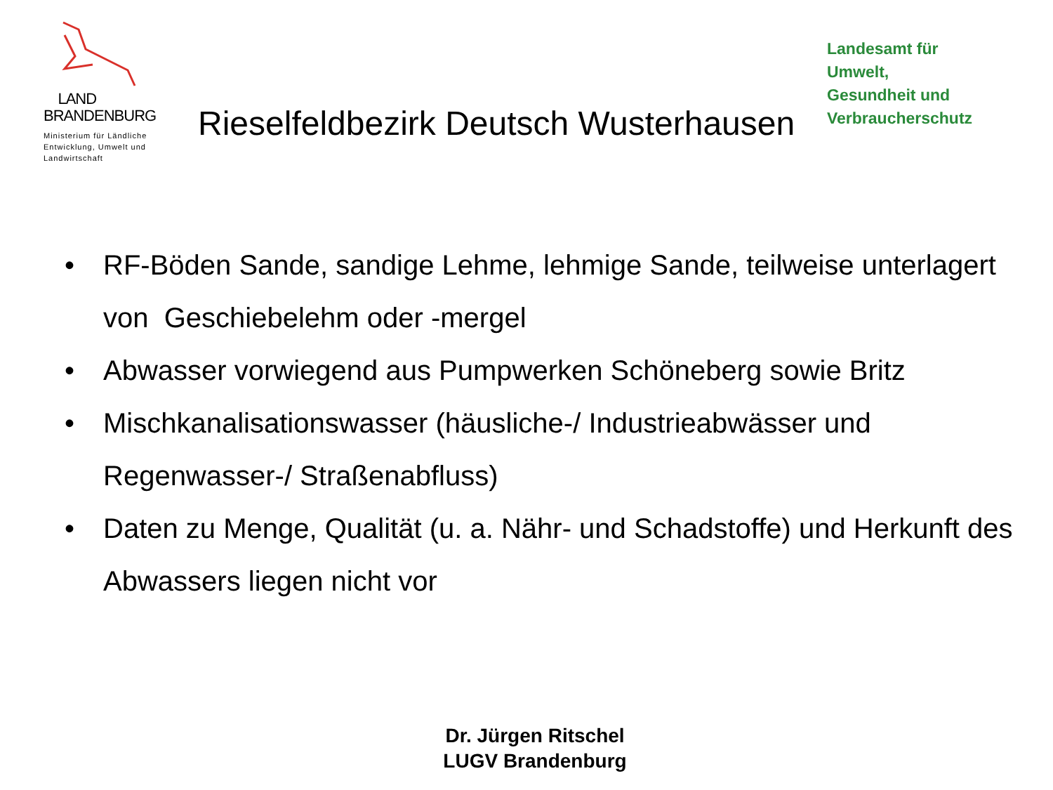LAND
BRANDENBURG
Ministerium für Ländliche
Entwicklung, Umwelt und
Landwirtschaft
Rieselfeldbezirk Deutsch Wusterhausen
Landesamt für
Umwelt,
Gesundheit und
Verbraucherschutz
• RF-Böden Sande, sandige Lehme, lehmige Sande, teilweise unterlagert von Geschiebelehm oder -mergel
• Abwasser vorwiegend aus Pumpwerken Schöneberg sowie Britz
• Mischkanalisationswasser (häusliche-/ Industrieabwässer und Regenwasser-/ Straßenabfluss)
• Daten zu Menge, Qualität (u. a. Nähr- und Schadstoffe) und Herkunft des Abwassers liegen nicht vor
Dr. Jürgen Ritschel
LUGV Brandenburg